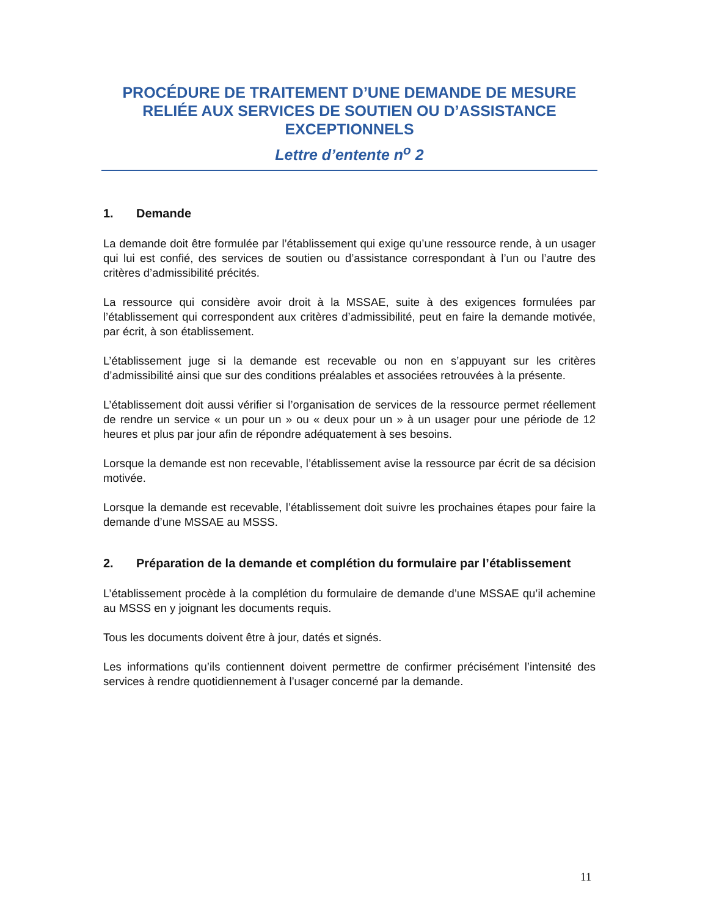PROCÉDURE DE TRAITEMENT D’UNE DEMANDE DE MESURE RELIÉE AUX SERVICES DE SOUTIEN OU D’ASSISTANCE EXCEPTIONNELS
Lettre d’entente n<sup>o</sup> 2
1. Demande
La demande doit être formulée par l’établissement qui exige qu’une ressource rende, à un usager qui lui est confié, des services de soutien ou d’assistance correspondant à l’un ou l’autre des critères d’admissibilité précités.
La ressource qui considère avoir droit à la MSSAE, suite à des exigences formulées par l’établissement qui correspondent aux critères d’admissibilité, peut en faire la demande motivée, par écrit, à son établissement.
L’établissement juge si la demande est recevable ou non en s’appuyant sur les critères d’admissibilité ainsi que sur des conditions préalables et associées retrouvées à la présente.
L’établissement doit aussi vérifier si l’organisation de services de la ressource permet réellement de rendre un service « un pour un » ou « deux pour un » à un usager pour une période de 12 heures et plus par jour afin de répondre adéquatement à ses besoins.
Lorsque la demande est non recevable, l’établissement avise la ressource par écrit de sa décision motivée.
Lorsque la demande est recevable, l’établissement doit suivre les prochaines étapes pour faire la demande d’une MSSAE au MSSS.
2. Préparation de la demande et complétion du formulaire par l’établissement
L’établissement procède à la complétion du formulaire de demande d’une MSSAE qu’il achemine au MSSS en y joignant les documents requis.
Tous les documents doivent être à jour, datés et signés.
Les informations qu’ils contiennent doivent permettre de confirmer précisément l’intensité des services à rendre quotidiennement à l’usager concerné par la demande.
11